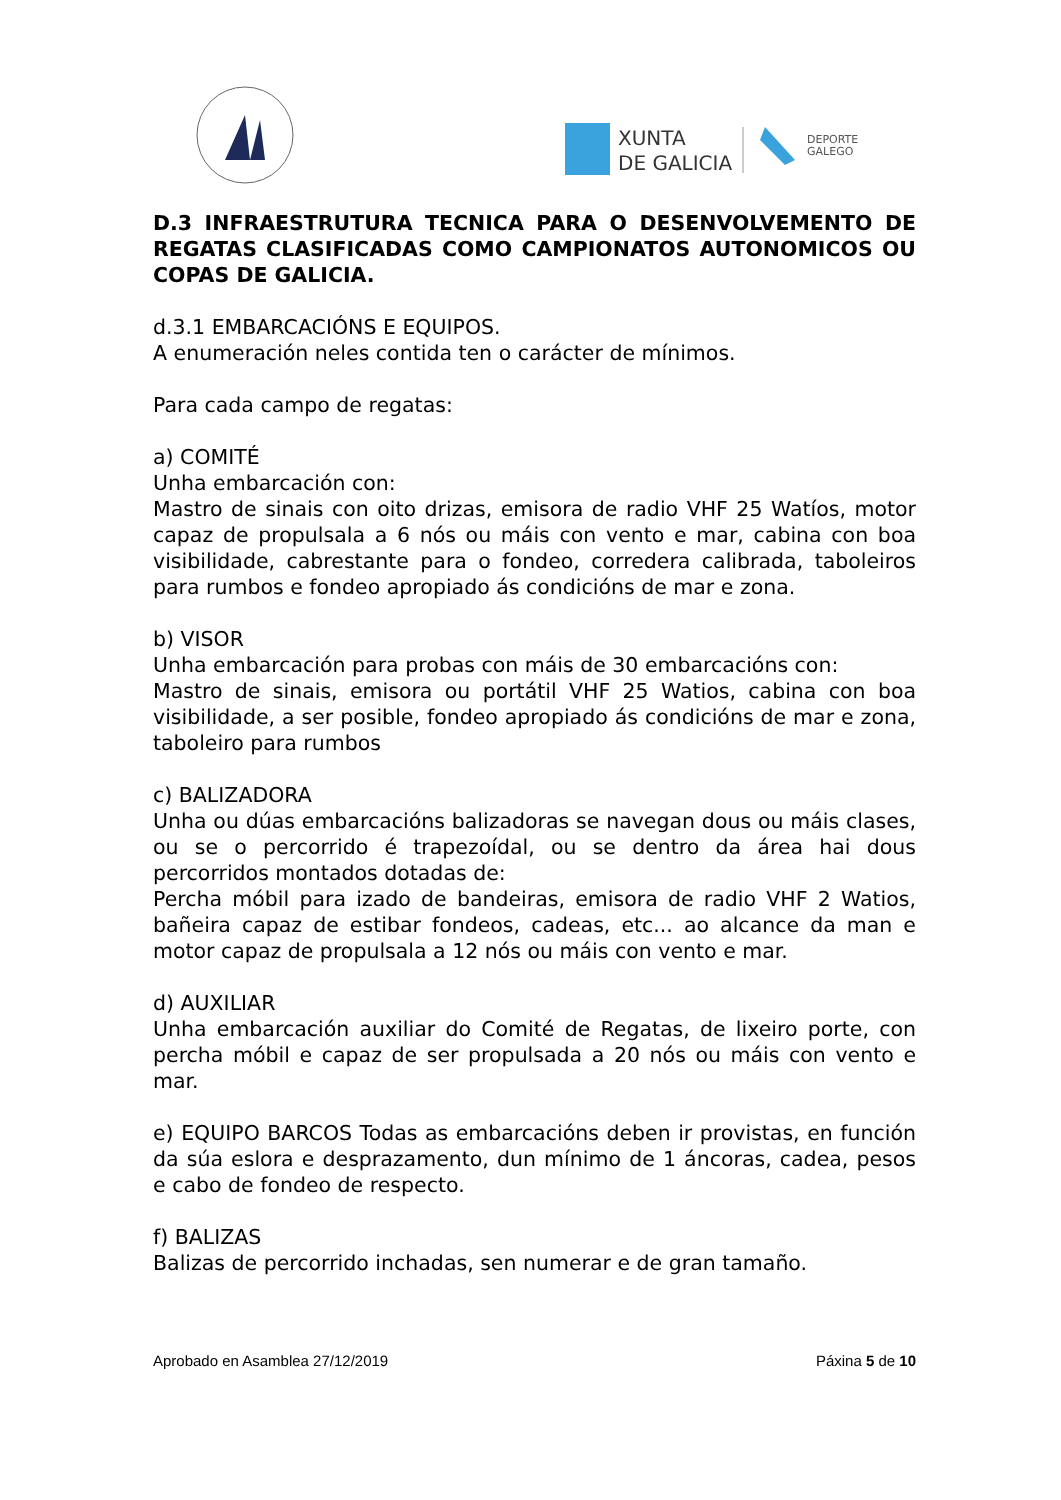XUNTA
DE GALICIA
DEPORTE
GALEGO
D.3 INFRAESTRUTURA TECNICA PARA O DESENVOLVEMENTO DE REGATAS CLASIFICADAS COMO CAMPIONATOS AUTONOMICOS OU COPAS DE GALICIA.
d.3.1 EMBARCACIÓNS E EQUIPOS.
A enumeración neles contida ten o carácter de mínimos.
Para cada campo de regatas:
a) COMITÉ
Unha embarcación con:
Mastro de sinais con oito drizas, emisora de radio VHF 25 Watíos, motor capaz de propulsala a 6 nós ou máis con vento e mar, cabina con boa visibilidade, cabrestante para o fondeo, corredera calibrada, taboleiros para rumbos e fondeo apropiado ás condicións de mar e zona.
b) VISOR
Unha embarcación para probas con máis de 30 embarcacións con:
Mastro de sinais, emisora ou portátil VHF 25 Watios, cabina con boa visibilidade, a ser posible, fondeo apropiado ás condicións de mar e zona, taboleiro para rumbos
c) BALIZADORA
Unha ou dúas embarcacións balizadoras se navegan dous ou máis clases, ou se o percorrido é trapezoídal, ou se dentro da área hai dous percorridos montados dotadas de:
Percha móbil para izado de bandeiras, emisora de radio VHF 2 Watios, bañeira capaz de estibar fondeos, cadeas, etc... ao alcance da man e motor capaz de propulsala a 12 nós ou máis con vento e mar.
d) AUXILIAR
Unha embarcación auxiliar do Comité de Regatas, de lixeiro porte, con percha móbil e capaz de ser propulsada a 20 nós ou máis con vento e mar.
e) EQUIPO BARCOS Todas as embarcacións deben ir provistas, en función da súa eslora e desprazamento, dun mínimo de 1 áncoras, cadea, pesos e cabo de fondeo de respecto.
f) BALIZAS
Balizas de percorrido inchadas, sen numerar e de gran tamaño.
Aprobado en Asamblea 27/12/2019 Páxina 5 de 10